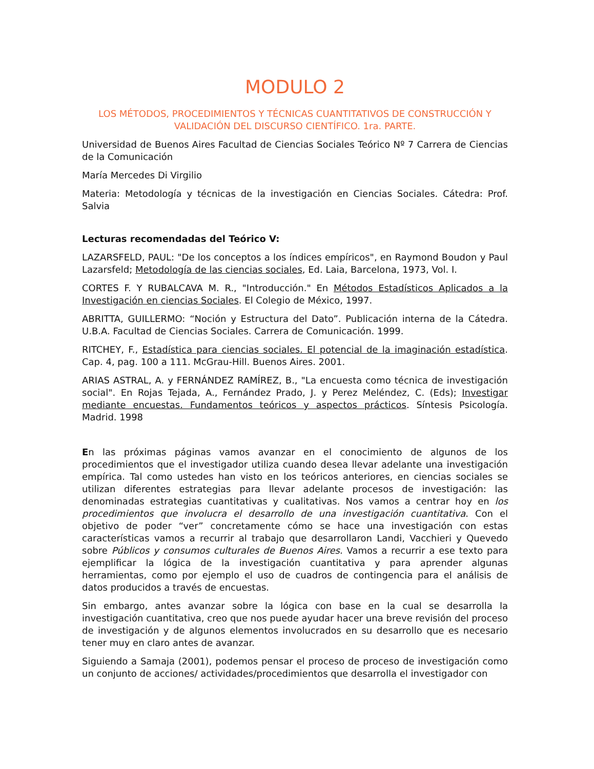MODULO 2
LOS MÉTODOS, PROCEDIMIENTOS Y TÉCNICAS CUANTITATIVOS DE CONSTRUCCIÓN Y VALIDACIÓN DEL DISCURSO CIENTÍFICO. 1ra. PARTE.
Universidad de Buenos Aires Facultad de Ciencias Sociales Teórico Nº 7 Carrera de Ciencias de la Comunicación
María Mercedes Di Virgilio
Materia: Metodología y técnicas de la investigación en Ciencias Sociales. Cátedra: Prof. Salvia
Lecturas recomendadas del Teórico V:
LAZARSFELD, PAUL: "De los conceptos a los índices empíricos", en Raymond Boudon y Paul Lazarsfeld; Metodología de las ciencias sociales, Ed. Laia, Barcelona, 1973, Vol. I.
CORTES F. Y RUBALCAVA M. R., "Introducción." En Métodos Estadísticos Aplicados a la Investigación en ciencias Sociales. El Colegio de México, 1997.
ABRITTA, GUILLERMO: “Noción y Estructura del Dato”. Publicación interna de la Cátedra. U.B.A. Facultad de Ciencias Sociales. Carrera de Comunicación. 1999.
RITCHEY, F., Estadística para ciencias sociales. El potencial de la imaginación estadística. Cap. 4, pag. 100 a 111. McGrau-Hill. Buenos Aires. 2001.
ARIAS ASTRAL, A. y FERNÁNDEZ RAMÍREZ, B., "La encuesta como técnica de investigación social". En Rojas Tejada, A., Fernández Prado, J. y Perez Meléndez, C. (Eds); Investigar mediante encuestas. Fundamentos teóricos y aspectos prácticos. Síntesis Psicología. Madrid. 1998
En las próximas páginas vamos avanzar en el conocimiento de algunos de los procedimientos que el investigador utiliza cuando desea llevar adelante una investigación empírica. Tal como ustedes han visto en los teóricos anteriores, en ciencias sociales se utilizan diferentes estrategias para llevar adelante procesos de investigación: las denominadas estrategias cuantitativas y cualitativas. Nos vamos a centrar hoy en los procedimientos que involucra el desarrollo de una investigación cuantitativa. Con el objetivo de poder “ver” concretamente cómo se hace una investigación con estas características vamos a recurrir al trabajo que desarrollaron Landi, Vacchieri y Quevedo sobre Públicos y consumos culturales de Buenos Aires. Vamos a recurrir a ese texto para ejemplificar la lógica de la investigación cuantitativa y para aprender algunas herramientas, como por ejemplo el uso de cuadros de contingencia para el análisis de datos producidos a través de encuestas.
Sin embargo, antes avanzar sobre la lógica con base en la cual se desarrolla la investigación cuantitativa, creo que nos puede ayudar hacer una breve revisión del proceso de investigación y de algunos elementos involucrados en su desarrollo que es necesario tener muy en claro antes de avanzar.
Siguiendo a Samaja (2001), podemos pensar el proceso de proceso de investigación como un conjunto de acciones/ actividades/procedimientos que desarrolla el investigador con